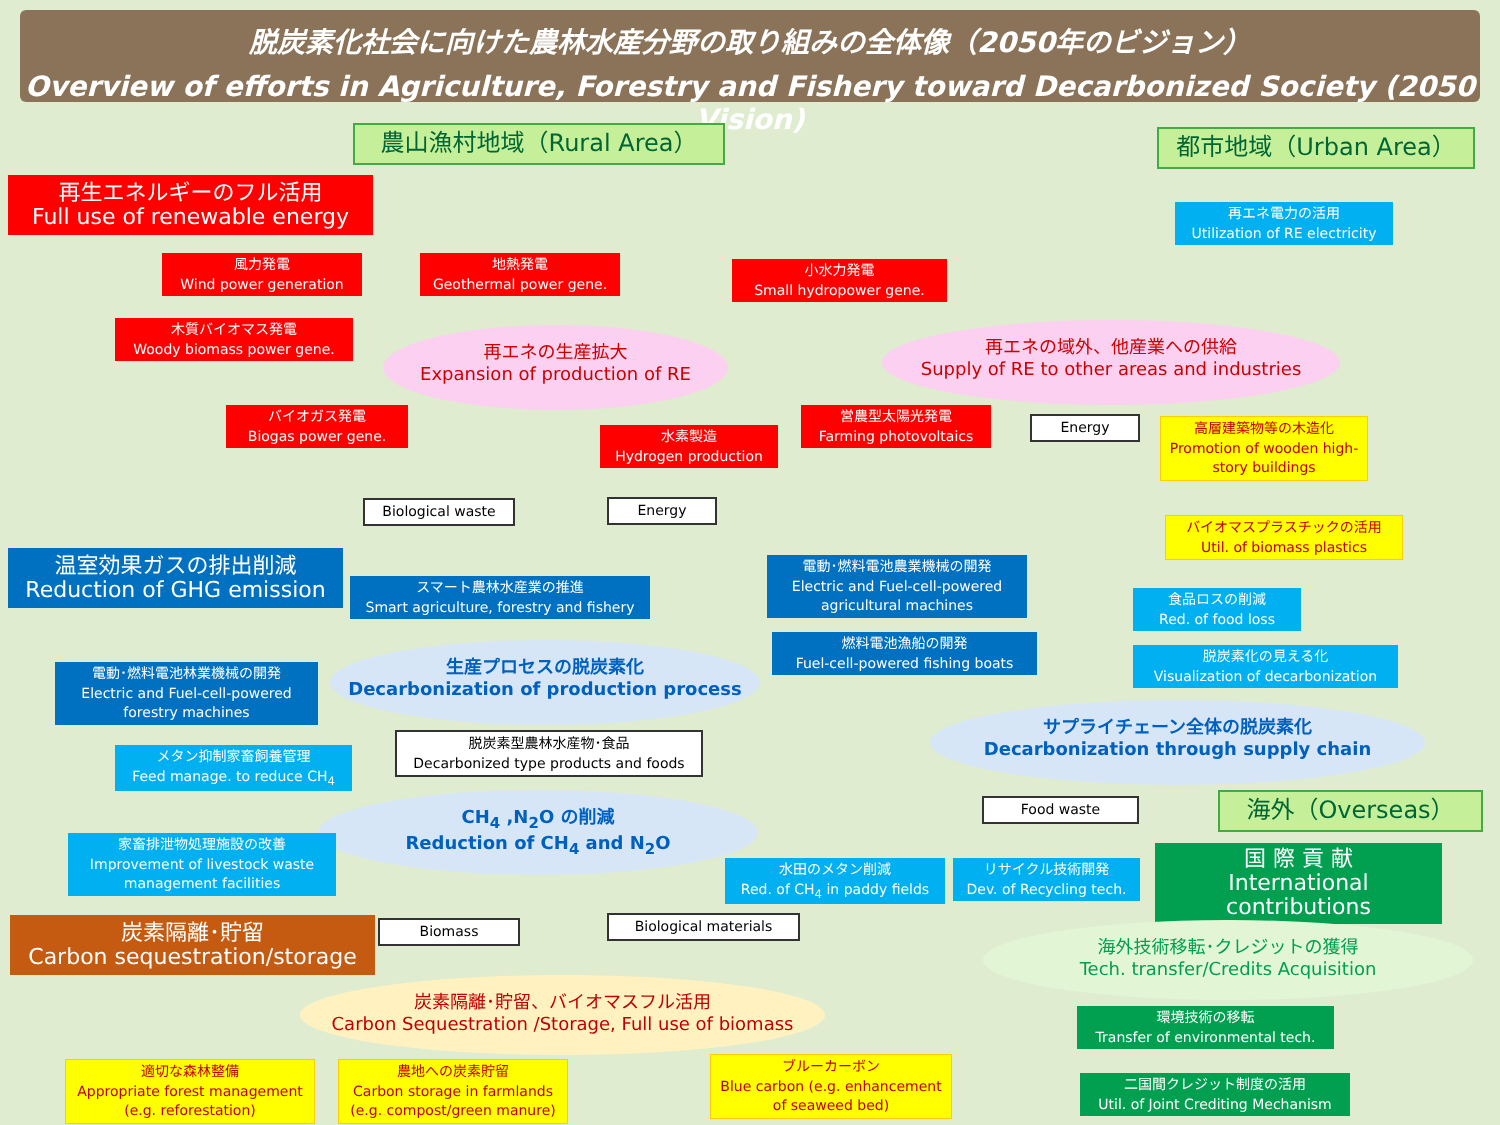脱炭素化社会に向けた農林水産分野の取り組みの全体像（2050年のビジョン）
Overview of efforts in Agriculture, Forestry and Fishery toward Decarbonized Society (2050 Vision)
農山漁村地域（Rural Area） 都市地域（Urban Area）
再生エネルギーのフル活用
Full use of renewable energy
風力発電
Wind power generation
地熱発電
Geothermal power gene.
小水力発電
Small hydropower gene.
木質バイオマス発電
Woody biomass power gene.
再エネの生産拡大
Expansion of production of RE
再エネの域外、他産業への供給
Supply of RE to other areas and industries
バイオガス発電
Biogas power gene.
営農型太陽光発電
Farming photovoltaics
水素製造
Hydrogen production
Energy
再エネ電力の活用
Utilization of RE electricity
高層建築物等の木造化
Promotion of wooden high-story buildings
バイオマスプラスチックの活用
Util. of biomass plastics
Biological waste Energy
温室効果ガスの排出削減
Reduction of GHG emission
スマート農林水産業の推進
Smart agriculture, forestry and fishery
電動･燃料電池農業機械の開発
Electric and Fuel-cell-powered agricultural machines
食品ロスの削減
Red. of food loss
燃料電池漁船の開発
Fuel-cell-powered fishing boats
脱炭素化の見える化
Visualization of decarbonization
生産プロセスの脱炭素化
Decarbonization of production process
電動･燃料電池林業機械の開発
Electric and Fuel-cell-powered forestry machines
サプライチェーン全体の脱炭素化
Decarbonization through supply chain
脱炭素型農林水産物･食品
Decarbonized type products and foods
メタン抑制家畜飼養管理
Feed manage. to reduce CH<sub>4</sub>
海外（Overseas）
CH<sub>4</sub> ,N<sub>2</sub>O の削減
Reduction of CH<sub>4</sub> and N<sub>2</sub>O
Food waste
家畜排泄物処理施設の改善
Improvement of livestock waste management facilities
国 際 貢 献
International contributions
水田のメタン削減
Red. of CH<sub>4</sub> in paddy fields
リサイクル技術開発
Dev. of Recycling tech.
炭素隔離･貯留
Carbon sequestration/storage
Biomass Biological materials
海外技術移転･クレジットの獲得
Tech. transfer/Credits Acquisition
炭素隔離･貯留、バイオマスフル活用
Carbon Sequestration /Storage, Full use of biomass
環境技術の移転
Transfer of environmental tech.
ブルーカーボン
Blue carbon (e.g. enhancement of seaweed bed)
適切な森林整備
Appropriate forest management (e.g. reforestation)
農地への炭素貯留
Carbon storage in farmlands (e.g. compost/green manure)
二国間クレジット制度の活用
Util. of Joint Crediting Mechanism